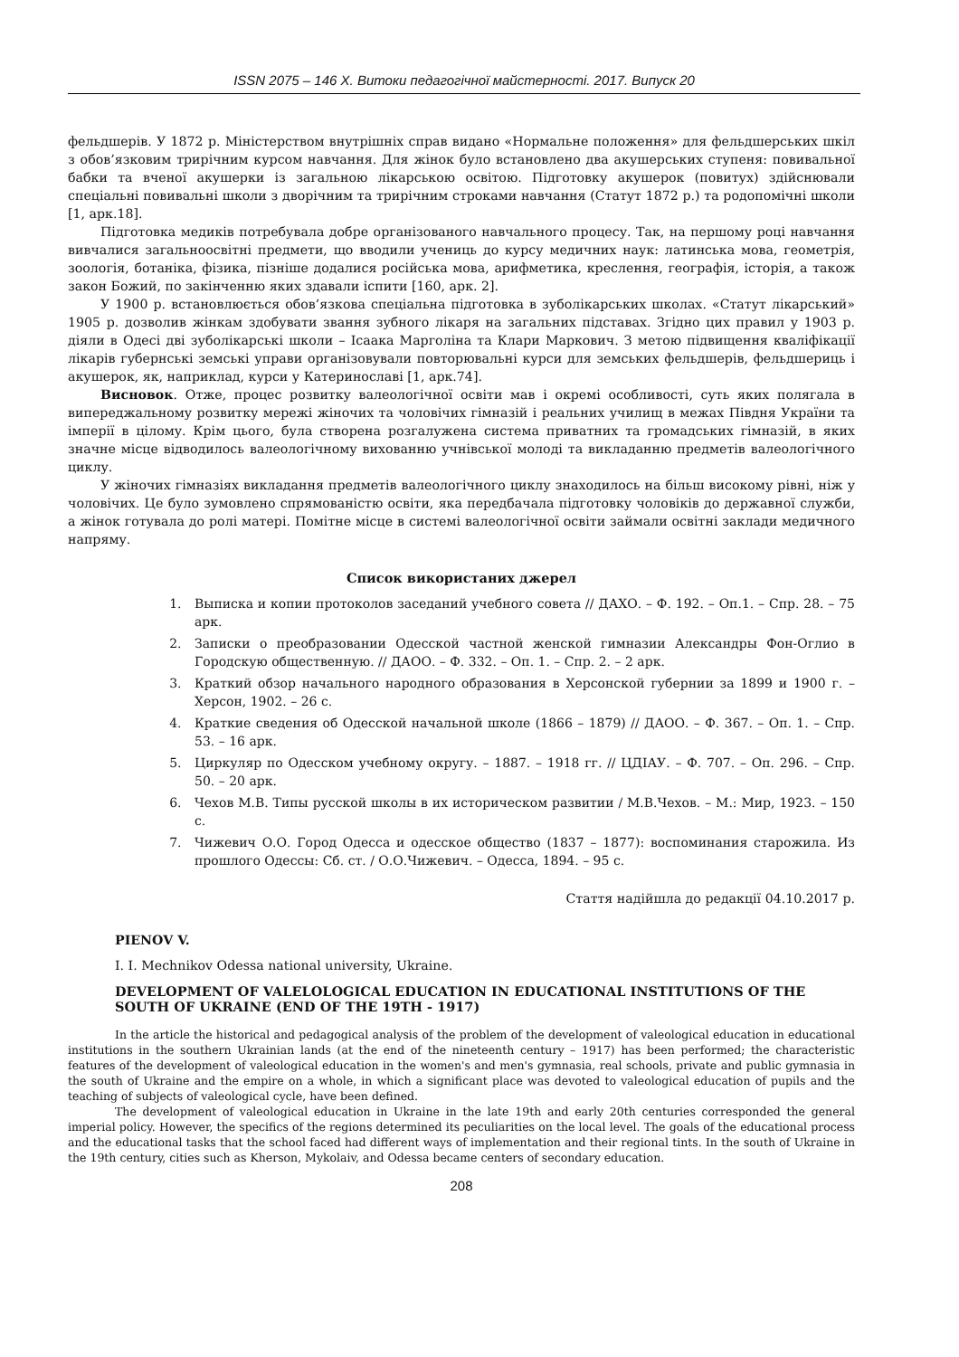ISSN 2075 – 146 X. Витоки педагогічної майстерності. 2017. Випуск 20
фельдшерів. У 1872 р. Міністерством внутрішніх справ видано «Нормальне положення» для фельдшерських шкіл з обов’язковим трирічним курсом навчання. Для жінок було встановлено два акушерських ступеня: повивальної бабки та вченої акушерки із загальною лікарською освітою. Підготовку акушерок (повитух) здійснювали спеціальні повивальні школи з дворічним та трирічним строками навчання (Статут 1872 р.) та родопомічні школи [1, арк.18].
Підготовка медиків потребувала добре організованого навчального процесу. Так, на першому році навчання вивчалися загальноосвітні предмети, що вводили учениць до курсу медичних наук: латинська мова, геометрія, зоологія, ботаніка, фізика, пізніше додалися російська мова, арифметика, креслення, географія, історія, а також закон Божий, по закінченню яких здавали іспити [160, арк. 2].
У 1900 р. встановлюється обов’язкова спеціальна підготовка в зуболікарських школах. «Статут лікарський» 1905 р. дозволив жінкам здобувати звання зубного лікаря на загальних підставах. Згідно цих правил у 1903 р. діяли в Одесі дві зуболікарські школи – Ісаака Марголіна та Клари Маркович. З метою підвищення кваліфікації лікарів губернські земські управи організовували повторювальні курси для земських фельдшерів, фельдшериць і акушерок, як, наприклад, курси у Катеринославі [1, арк.74].
Висновок. Отже, процес розвитку валеологічної освіти мав і окремі особливості, суть яких полягала в випереджальному розвитку мережі жіночих та чоловічих гімназій і реальних училищ в межах Півдня України та імперії в цілому. Крім цього, була створена розгалужена система приватних та громадських гімназій, в яких значне місце відводилось валеологічному вихованню учнівської молоді та викладанню предметів валеологічного циклу.
У жіночих гімназіях викладання предметів валеологічного циклу знаходилось на більш високому рівні, ніж у чоловічих. Це було зумовлено спрямованістю освіти, яка передбачала підготовку чоловіків до державної служби, а жінок готувала до ролі матері. Помітне місце в системі валеологічної освіти займали освітні заклади медичного напряму.
Список використаних джерел
1. Выписка и копии протоколов заседаний учебного совета // ДАХО. – Ф. 192. – Оп.1. – Спр. 28. – 75 арк.
2. Записки о преобразовании Одесской частной женской гимназии Александры Фон-Оглио в Городскую общественную. // ДАОО. – Ф. 332. – Оп. 1. – Спр. 2. – 2 арк.
3. Краткий обзор начального народного образования в Херсонской губернии за 1899 и 1900 г. – Херсон, 1902. – 26 с.
4. Краткие сведения об Одесской начальной школе (1866 – 1879) // ДАОО. – Ф. 367. – Оп. 1. – Спр. 53. – 16 арк.
5. Циркуляр по Одесском учебному округу. – 1887. – 1918 гг. // ЦДІАУ. – Ф. 707. – Оп. 296. – Спр. 50. – 20 арк.
6. Чехов М.В. Типы русской школы в их историческом развитии / М.В.Чехов. – М.: Мир, 1923. – 150 с.
7. Чижевич О.О. Город Одесса и одесское общество (1837 – 1877): воспоминания старожила. Из прошлого Одессы: Сб. ст. / О.О.Чижевич. – Одесса, 1894. – 95 с.
Стаття надійшла до редакції 04.10.2017 р.
PIENOV V.
I. I. Mechnikov Odessa national university, Ukraine.
DEVELOPMENT OF VALELOLOGICAL EDUCATION IN EDUCATIONAL INSTITUTIONS OF THE SOUTH OF UKRAINE (END OF THE 19TH - 1917)
In the article the historical and pedagogical analysis of the problem of the development of valeological education in educational institutions in the southern Ukrainian lands (at the end of the nineteenth century – 1917) has been performed; the characteristic features of the development of valeological education in the women's and men's gymnasia, real schools, private and public gymnasia in the south of Ukraine and the empire on a whole, in which a significant place was devoted to valeological education of pupils and the teaching of subjects of valeological cycle, have been defined.
The development of valeological education in Ukraine in the late 19th and early 20th centuries corresponded the general imperial policy. However, the specifics of the regions determined its peculiarities on the local level. The goals of the educational process and the educational tasks that the school faced had different ways of implementation and their regional tints. In the south of Ukraine in the 19th century, cities such as Kherson, Mykolaiv, and Odessa became centers of secondary education.
208